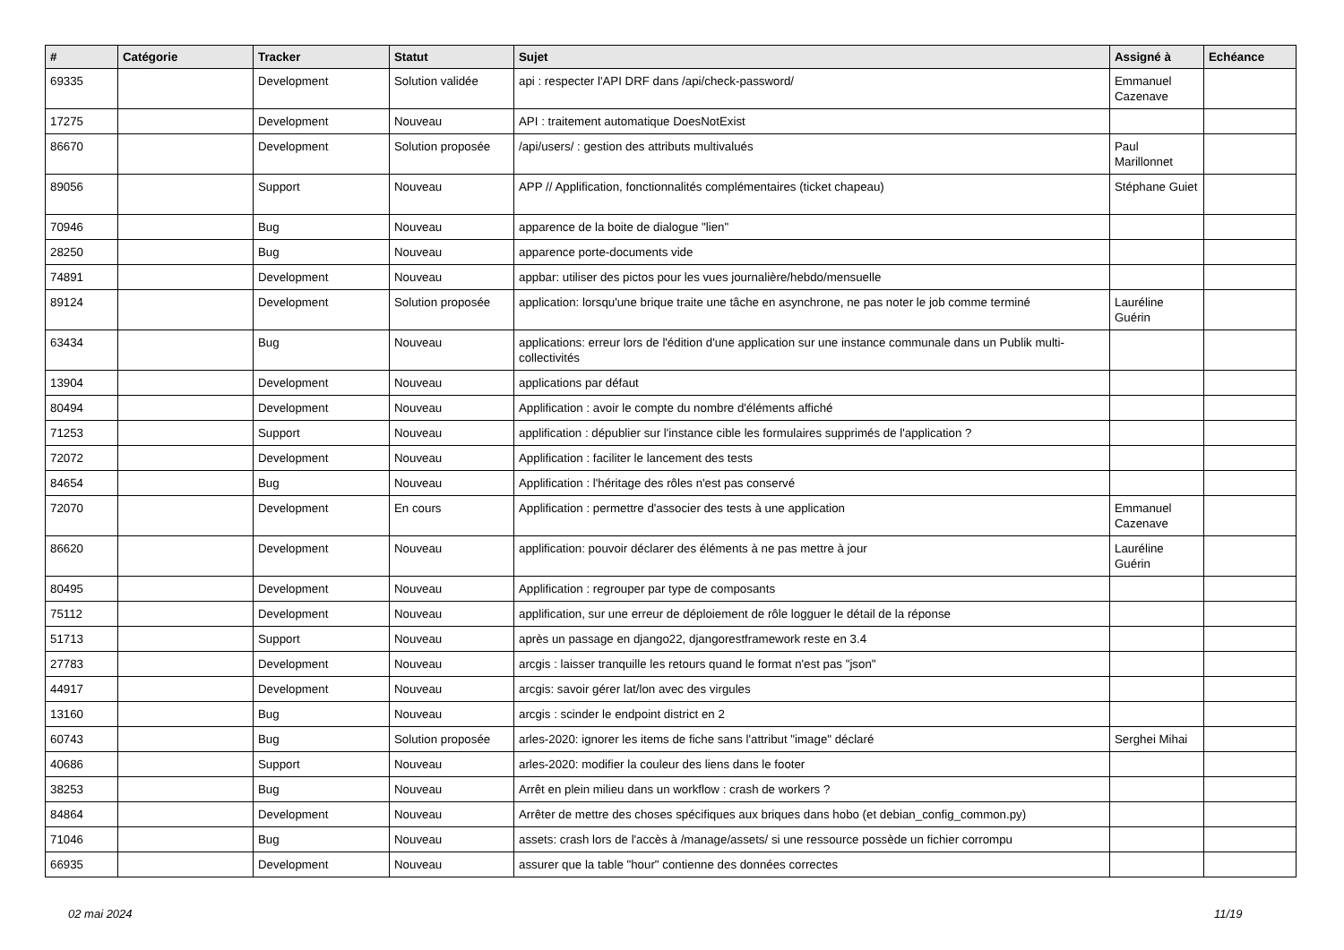| # | Catégorie | Tracker | Statut | Sujet | Assigné à | Echéance |
| --- | --- | --- | --- | --- | --- | --- |
| 69335 | | Development | Solution validée | api : respecter l'API DRF dans /api/check-password/ | Emmanuel Cazenave | |
| 17275 | | Development | Nouveau | API : traitement automatique DoesNotExist | | |
| 86670 | | Development | Solution proposée | /api/users/ : gestion des attributs multivalués | Paul Marillonnet | |
| 89056 | | Support | Nouveau | APP // Applification, fonctionnalités complémentaires (ticket chapeau) | Stéphane Guiet | |
| 70946 | | Bug | Nouveau | apparence de la boite de dialogue "lien" | | |
| 28250 | | Bug | Nouveau | apparence porte-documents vide | | |
| 74891 | | Development | Nouveau | appbar: utiliser des pictos pour les vues journalière/hebdo/mensuelle | | |
| 89124 | | Development | Solution proposée | application: lorsqu'une brique traite une tâche en asynchrone, ne pas noter le job comme terminé | Lauréline Guérin | |
| 63434 | | Bug | Nouveau | applications: erreur lors de l'édition d'une application sur une instance communale dans un Publik multi-collectivités | | |
| 13904 | | Development | Nouveau | applications par défaut | | |
| 80494 | | Development | Nouveau | Applification : avoir le compte du nombre d'éléments affiché | | |
| 71253 | | Support | Nouveau | applification : dépublier sur l'instance cible les formulaires supprimés de l'application ? | | |
| 72072 | | Development | Nouveau | Applification : faciliter le lancement des tests | | |
| 84654 | | Bug | Nouveau | Applification : l'héritage des rôles n'est pas conservé | | |
| 72070 | | Development | En cours | Applification : permettre d'associer des tests à une application | Emmanuel Cazenave | |
| 86620 | | Development | Nouveau | applification: pouvoir déclarer des éléments à ne pas mettre à jour | Lauréline Guérin | |
| 80495 | | Development | Nouveau | Applification : regrouper par type de composants | | |
| 75112 | | Development | Nouveau | applification, sur une erreur de déploiement de rôle logguer le détail de la réponse | | |
| 51713 | | Support | Nouveau | après un passage en django22, djangorestframework reste en 3.4 | | |
| 27783 | | Development | Nouveau | arcgis : laisser tranquille les retours quand le format n'est pas "json" | | |
| 44917 | | Development | Nouveau | arcgis: savoir gérer lat/lon avec des virgules | | |
| 13160 | | Bug | Nouveau | arcgis : scinder le endpoint district en 2 | | |
| 60743 | | Bug | Solution proposée | arles-2020: ignorer les items de fiche sans l'attribut "image" déclaré | Serghei Mihai | |
| 40686 | | Support | Nouveau | arles-2020: modifier la couleur des liens dans le footer | | |
| 38253 | | Bug | Nouveau | Arrêt en plein milieu dans un workflow : crash de workers ? | | |
| 84864 | | Development | Nouveau | Arrêter de mettre des choses spécifiques aux briques dans hobo (et debian_config_common.py) | | |
| 71046 | | Bug | Nouveau | assets: crash lors de l'accès à /manage/assets/ si une ressource possède un fichier corrompu | | |
| 66935 | | Development | Nouveau | assurer que la table "hour" contienne des données correctes | | |
02 mai 2024 11/19